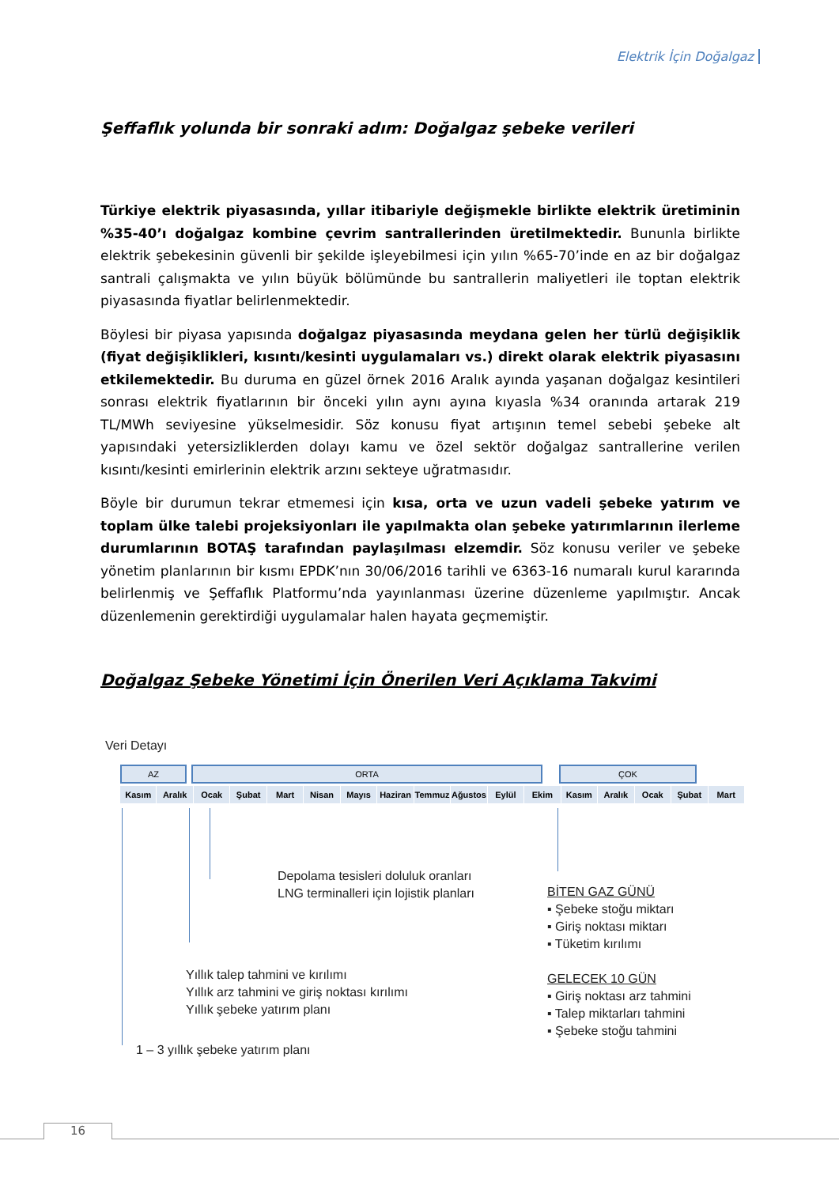Elektrik İçin Doğalgaz
Şeffaflık yolunda bir sonraki adım: Doğalgaz şebeke verileri
Türkiye elektrik piyasasında, yıllar itibariyle değişmekle birlikte elektrik üretiminin %35-40’ı doğalgaz kombine çevrim santrallerinden üretilmektedir. Bununla birlikte elektrik şebekesinin güvenli bir şekilde işleyebilmesi için yılın %65-70’inde en az bir doğalgaz santrali çalışmakta ve yılın büyük bölümünde bu santrallerin maliyetleri ile toptan elektrik piyasasında fiyatlar belirlenmektedir.
Böylesi bir piyasa yapısında doğalgaz piyasasında meydana gelen her türlü değişiklik (fiyat değişiklikleri, kısıntı/kesinti uygulamaları vs.) direkt olarak elektrik piyasasını etkilemektedir. Bu duruma en güzel örnek 2016 Aralık ayında yaşanan doğalgaz kesintileri sonrası elektrik fiyatlarının bir önceki yılın aynı ayına kıyasla %34 oranında artarak 219 TL/MWh seviyesine yükselmesidir. Söz konusu fiyat artışının temel sebebi şebeke alt yapısındaki yetersizliklerden dolayı kamu ve özel sektör doğalgaz santrallerine verilen kısıntı/kesinti emirlerinin elektrik arzını sekteye uğratmasıdır.
Böyle bir durumun tekrar etmemesi için kısa, orta ve uzun vadeli şebeke yatırım ve toplam ülke talebi projeksiyonları ile yapılmakta olan şebeke yatırımlarının ilerleme durumlarının BOTAŞ tarafından paylaşılması elzemdir. Söz konusu veriler ve şebeke yönetim planlarının bir kısmı EPDK’nın 30/06/2016 tarihli ve 6363-16 numaralı kurul kararında belirlenmiş ve Şeffaflık Platformu’nda yayınlanması üzerine düzenleme yapılmıştır. Ancak düzenlemenin gerektirdiği uygulamalar halen hayata geçmemiştir.
Doğalgaz Şebeke Yönetimi İçin Önerilen Veri Açıklama Takvimi
Veri Detayı
AZ ORTA ÇOK
Kasım Aralık Ocak Şubat Mart Nisan Mayıs Haziran Temmuz Ağustos Eylül Ekim Kasım Aralık Ocak Şubat Mart
Depolama tesisleri doluluk oranları
LNG terminalleri için lojistik planları
Yıllık talep tahmini ve kırılımı
Yıllık arz tahmini ve giriş noktası kırılımı
Yıllık şebeke yatırım planı
1 – 3 yıllık şebeke yatırım planı
BİTEN GAZ GÜNÜ
▪ Şebeke stoğu miktarı
▪ Giriş noktası miktarı
▪ Tüketim kırılımı
GELECEK 10 GÜN
▪ Giriş noktası arz tahmini
▪ Talep miktarları tahmini
▪ Şebeke stoğu tahmini
16